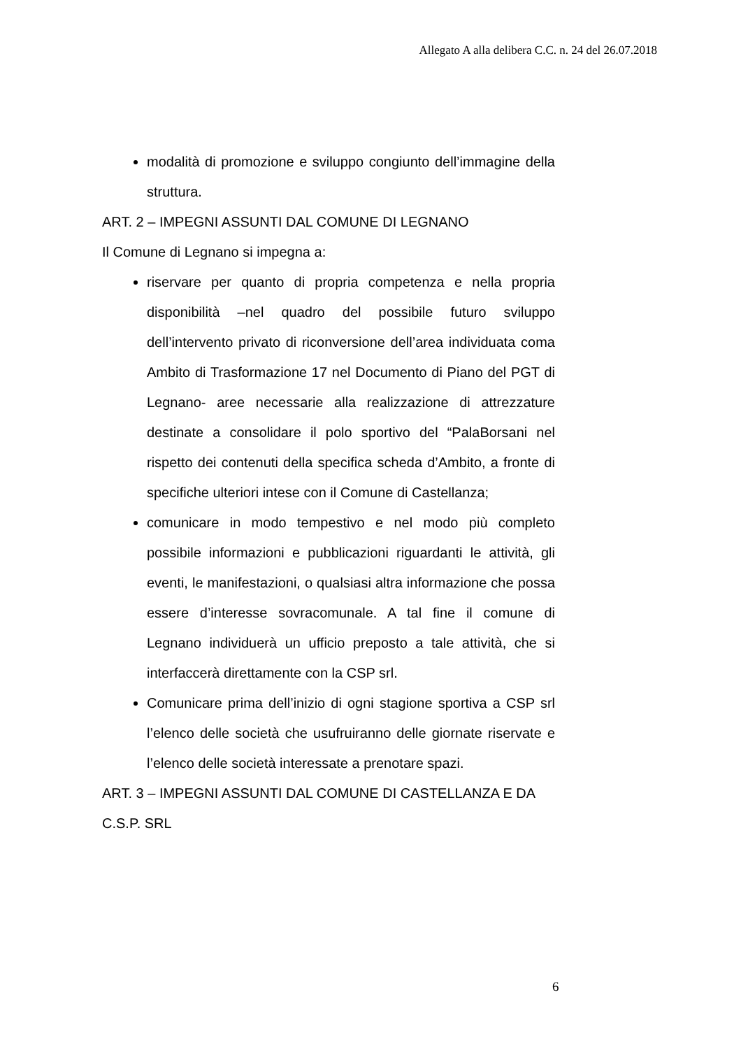Allegato A alla delibera C.C. n. 24 del 26.07.2018
modalità di promozione e sviluppo congiunto dell’immagine della struttura.
ART. 2 – IMPEGNI ASSUNTI DAL COMUNE DI LEGNANO
Il Comune di Legnano si impegna a:
riservare per quanto di propria competenza e nella propria disponibilità –nel quadro del possibile futuro sviluppo dell’intervento privato di riconversione dell’area individuata coma Ambito di Trasformazione 17 nel Documento di Piano del PGT di Legnano- aree necessarie alla realizzazione di attrezzature destinate a consolidare il polo sportivo del “PalaBorsani nel rispetto dei contenuti della specifica scheda d’Ambito, a fronte di specifiche ulteriori intese con il Comune di Castellanza;
comunicare in modo tempestivo e nel modo più completo possibile informazioni e pubblicazioni riguardanti le attività, gli eventi, le manifestazioni, o qualsiasi altra informazione che possa essere d’interesse sovracomunale. A tal fine il comune di Legnano individuerà un ufficio preposto a tale attività, che si interfaccerà direttamente con la CSP srl.
Comunicare prima dell’inizio di ogni stagione sportiva a CSP srl l’elenco delle società che usufruiranno delle giornate riservate e l’elenco delle società interessate a prenotare spazi.
ART. 3 – IMPEGNI ASSUNTI DAL COMUNE DI CASTELLANZA E DA C.S.P. SRL
6